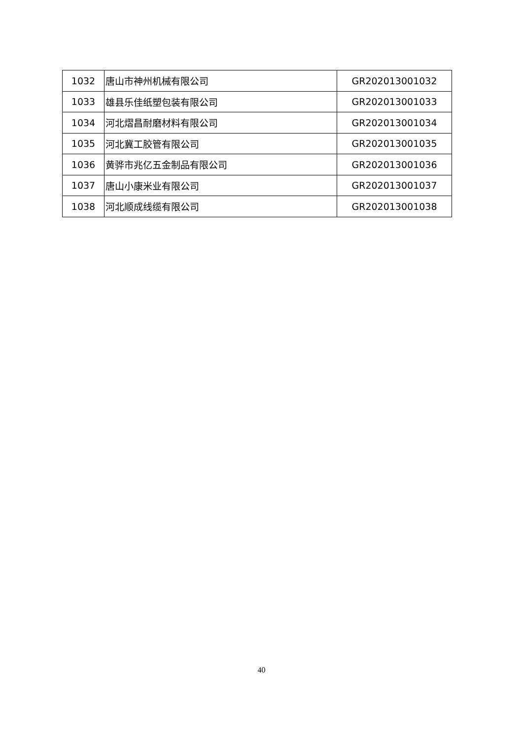| 1032 | 唐山市神州机械有限公司 | GR202013001032 |
| 1033 | 雄县乐佳纸塑包装有限公司 | GR202013001033 |
| 1034 | 河北熠昌耐磨材料有限公司 | GR202013001034 |
| 1035 | 河北冀工胶管有限公司 | GR202013001035 |
| 1036 | 黄骅市兆亿五金制品有限公司 | GR202013001036 |
| 1037 | 唐山小康米业有限公司 | GR202013001037 |
| 1038 | 河北顺成线缆有限公司 | GR202013001038 |
40